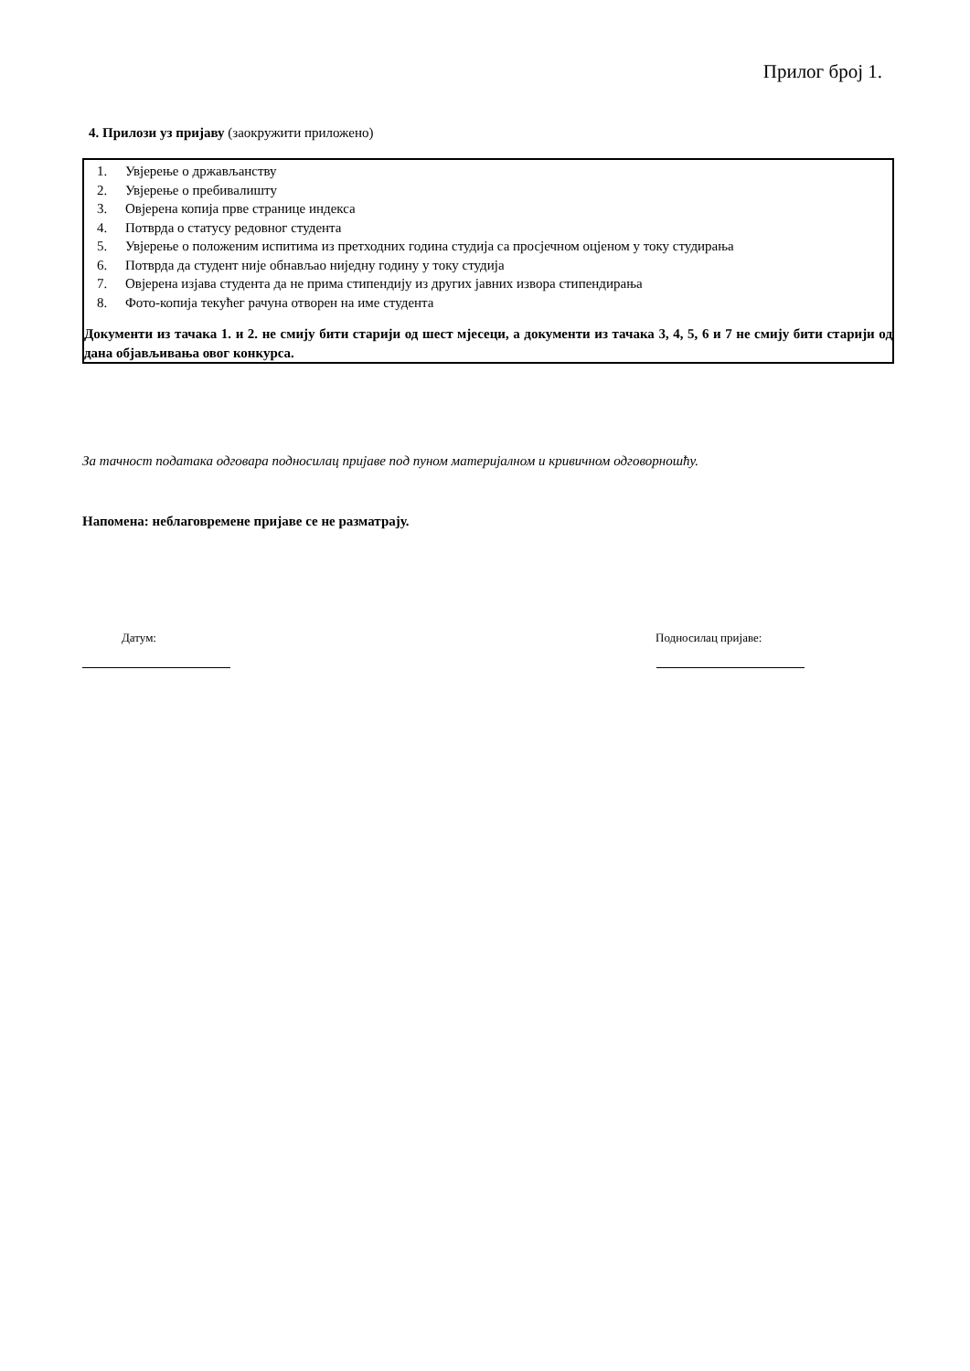Прилог број 1.
4. Прилози уз пријаву (заокружити приложено)
1. Увјерење о држављанству
2. Увјерење о пребивалишту
3. Овјерена копија прве странице индекса
4. Потврда о статусу редовног студента
5. Увјерење о положеним испитима из претходних година студија са просјечном оцјеном у току студирања
6. Потврда да студент није обнављао ниједну годину у току студија
7. Овјерена изјава студента да не прима стипендију из других јавних извора стипендирања
8. Фото-копија текућег рачуна отворен на име студента
Документи из тачака 1. и 2. не смију бити старији од шест мјесеци, а документи из тачака 3, 4, 5, 6 и 7 не смију бити старији од дана објављивања овог конкурса.
За тачност података одговара подносилац пријаве под пуном материјалном и кривичном одговорношћу.
Напомена: неблаговремене пријаве се не разматрају.
Датум: Подносилац пријаве: